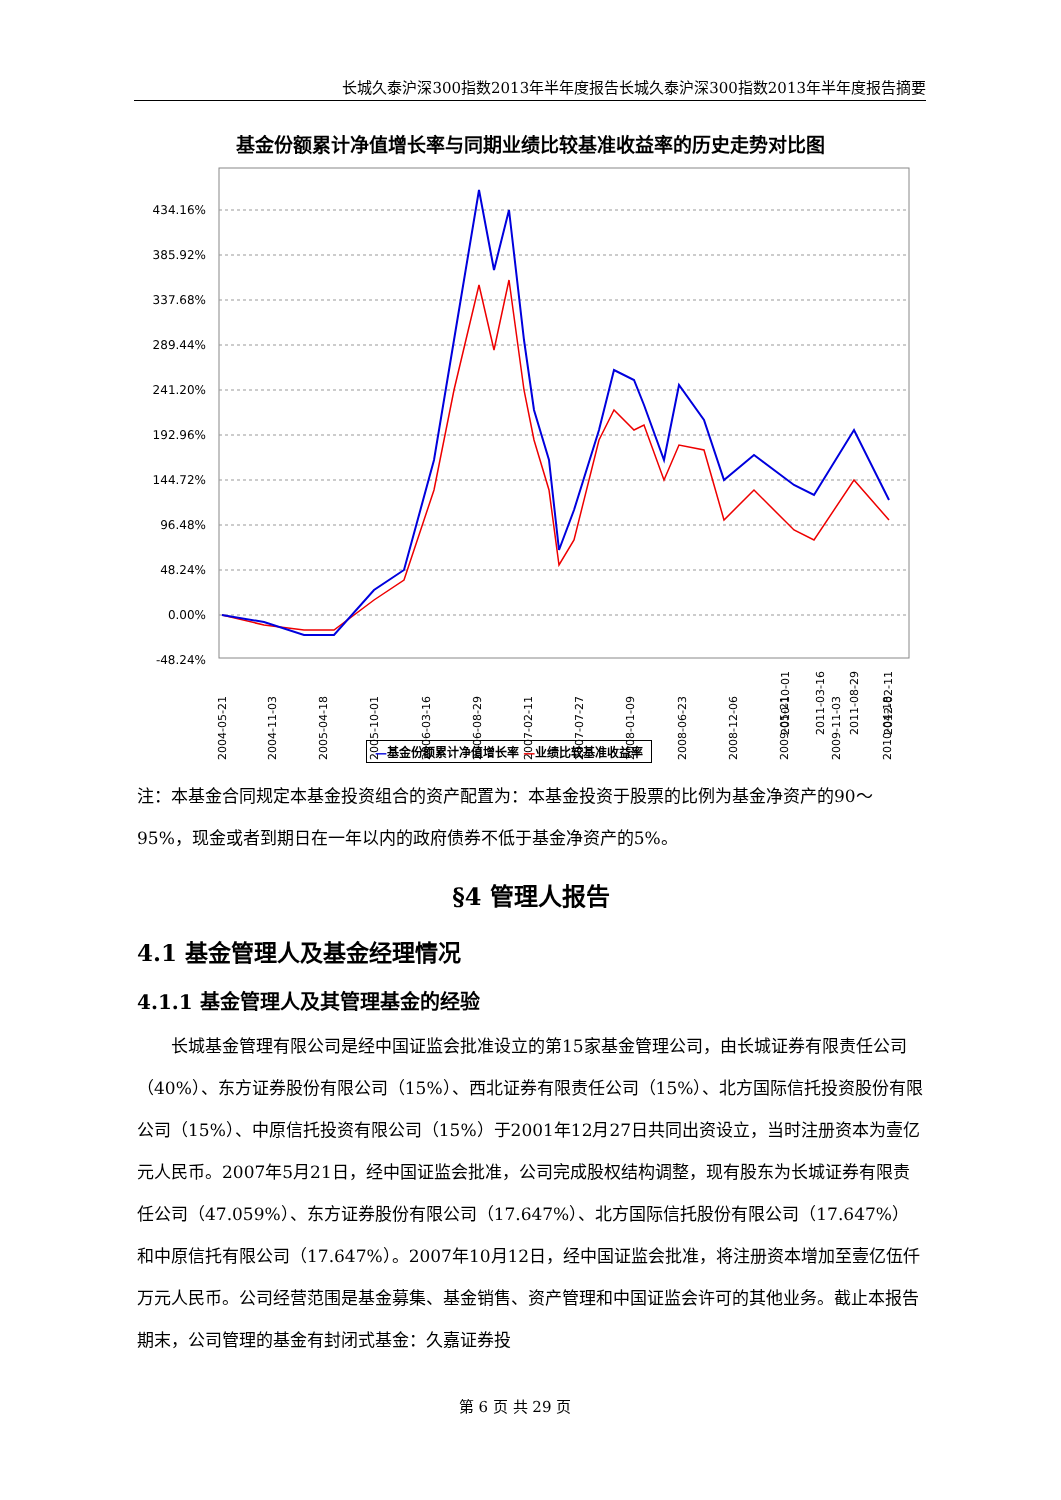长城久泰沪深300指数2013年半年度报告长城久泰沪深300指数2013年半年度报告摘要
基金份额累计净值增长率与同期业绩比较基准收益率的历史走势对比图
434.16%
385.92%
337.68%
289.44%
241.20%
192.96%
144.72%
96.48%
48.24%
0.00%
-48.24%
2004-05-21
2004-11-03
2005-04-18
2005-10-01
2006-03-16
2006-08-29
2007-02-11
2007-07-27
2008-01-09
2008-06-23
2008-12-06
2009-05-21
2009-11-03
2010-04-18
2010-10-01
2011-03-16
2011-08-29
2012-02-11
—基金份额累计净值增长率 —业绩比较基准收益率
注：本基金合同规定本基金投资组合的资产配置为：本基金投资于股票的比例为基金净资产的90～95%，现金或者到期日在一年以内的政府债券不低于基金净资产的5%。
§4 管理人报告
4.1 基金管理人及基金经理情况
4.1.1 基金管理人及其管理基金的经验
长城基金管理有限公司是经中国证监会批准设立的第15家基金管理公司，由长城证券有限责任公司（40%）、东方证券股份有限公司（15%）、西北证券有限责任公司（15%）、北方国际信托投资股份有限公司（15%）、中原信托投资有限公司（15%）于2001年12月27日共同出资设立，当时注册资本为壹亿元人民币。2007年5月21日，经中国证监会批准，公司完成股权结构调整，现有股东为长城证券有限责任公司（47.059%）、东方证券股份有限公司（17.647%）、北方国际信托股份有限公司（17.647%）和中原信托有限公司（17.647%）。2007年10月12日，经中国证监会批准，将注册资本增加至壹亿伍仟万元人民币。公司经营范围是基金募集、基金销售、资产管理和中国证监会许可的其他业务。截止本报告期末，公司管理的基金有封闭式基金：久嘉证券投
第 6 页 共 29 页